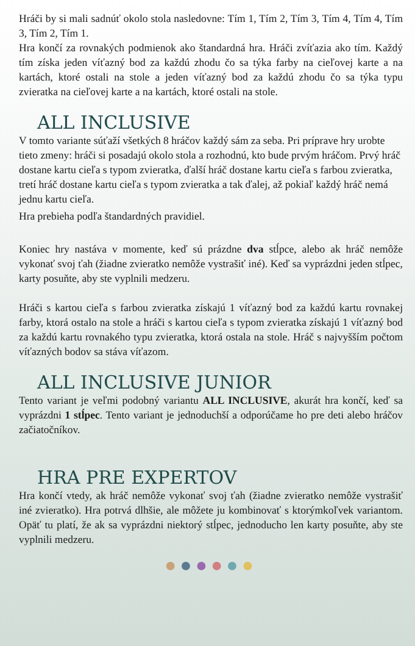Hráči by si mali sadnúť okolo stola nasledovne: Tím 1, Tím 2, Tím 3, Tím 4, Tím 4, Tím 3, Tím 2, Tím 1.
Hra končí za rovnakých podmienok ako štandardná hra. Hráči zvíťazia ako tím. Každý tím získa jeden víťazný bod za každú zhodu čo sa týka farby na cieľovej karte a na kartách, ktoré ostali na stole a jeden víťazný bod za každú zhodu čo sa týka typu zvieratka na cieľovej karte a na kartách, ktoré ostali na stole.
ALL INCLUSIVE
V tomto variante súťaží všetkých 8 hráčov každý sám za seba. Pri príprave hry urobte tieto zmeny: hráči si posadajú okolo stola a rozhodnú, kto bude prvým hráčom. Prvý hráč dostane kartu cieľa s typom zvieratka, ďalší hráč dostane kartu cieľa s farbou zvieratka, tretí hráč dostane kartu cieľa s typom zvieratka a tak ďalej, až pokiaľ každý hráč nemá jednu kartu cieľa.
Hra prebieha podľa štandardných pravidiel.
Koniec hry nastáva v momente, keď sú prázdne dva stĺpce, alebo ak hráč nemôže vykonať svoj ťah (žiadne zvieratko nemôže vystrašiť iné). Keď sa vyprázdni jeden stĺpec, karty posuňte, aby ste vyplnili medzeru.
Hráči s kartou cieľa s farbou zvieratka získajú 1 víťazný bod za každú kartu rovnakej farby, ktorá ostalo na stole a hráči s kartou cieľa s typom zvieratka získajú 1 víťazný bod za každú kartu rovnakého typu zvieratka, ktorá ostala na stole. Hráč s najvyšším počtom víťazných bodov sa stáva víťazom.
ALL INCLUSIVE JUNIOR
Tento variant je veľmi podobný variantu ALL INCLUSIVE, akurát hra končí, keď sa vyprázdni 1 stĺpec. Tento variant je jednoduchší a odporúčame ho pre deti alebo hráčov začiatočníkov.
HRA PRE EXPERTOV
Hra končí vtedy, ak hráč nemôže vykonať svoj ťah (žiadne zvieratko nemôže vystrašiť iné zvieratko). Hra potrvá dlhšie, ale môžete ju kombinovať s ktorýmkoľvek variantom. Opäť tu platí, že ak sa vyprázdni niektorý stĺpec, jednoducho len karty posuňte, aby ste vyplnili medzeru.
●●●●●●